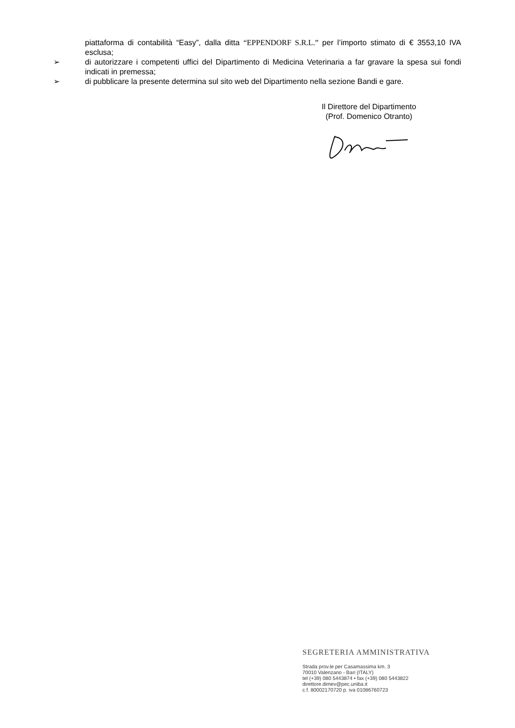piattaforma di contabilità “Easy”, dalla ditta “EPPENDORF S.R.L.” per l’importo stimato di € 3553,10 IVA esclusa;
➢ di autorizzare i competenti uffici del Dipartimento di Medicina Veterinaria a far gravare la spesa sui fondi indicati in premessa;
➢ di pubblicare la presente determina sul sito web del Dipartimento nella sezione Bandi e gare.
Il Direttore del Dipartimento
(Prof. Domenico Otranto)
SEGRETERIA AMMINISTRATIVA
Strada prov.le per Casamassima km. 3
70010 Valenzano - Bari (ITALY)
tel (+39) 080 5443874 • fax (+39) 080 5443822
direttore.dimev@pec.uniba.it
c.f. 80002170720 p. iva 01086760723